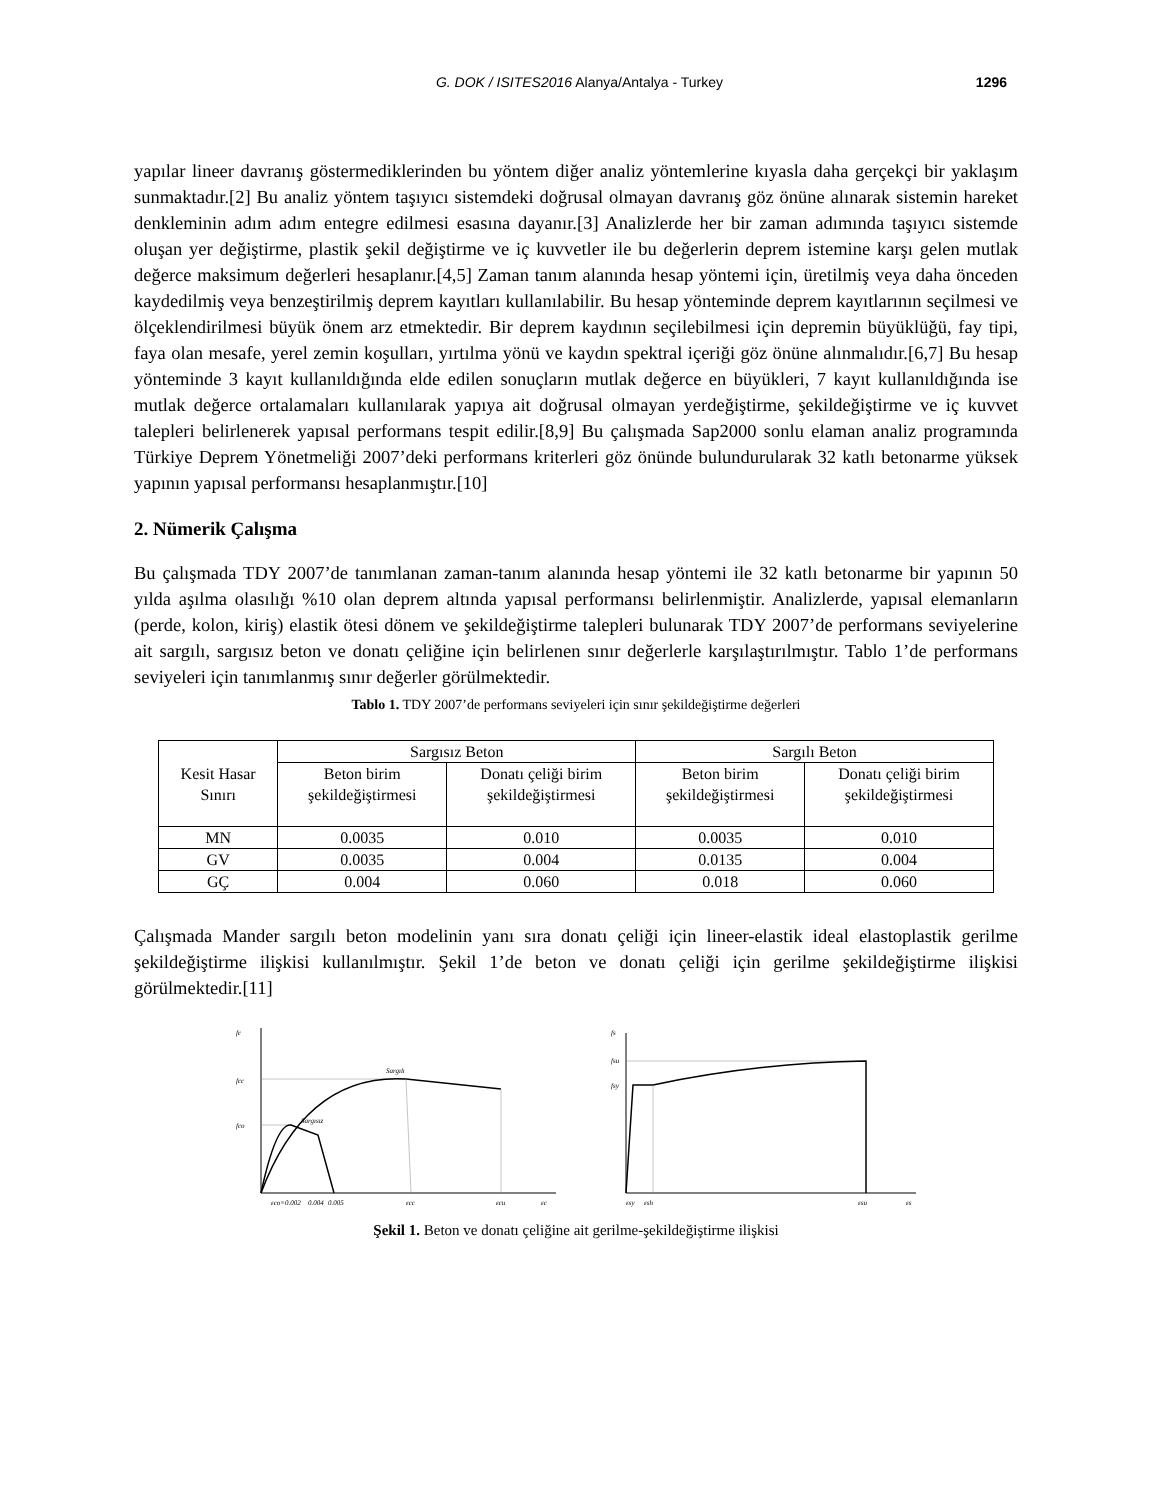G. DOK / ISITES2016 Alanya/Antalya - Turkey
1296
yapılar lineer davranış göstermediklerinden bu yöntem diğer analiz yöntemlerine kıyasla daha gerçekçi bir yaklaşım sunmaktadır.[2] Bu analiz yöntem taşıyıcı sistemdeki doğrusal olmayan davranış göz önüne alınarak sistemin hareket denkleminin adım adım entegre edilmesi esasına dayanır.[3] Analizlerde her bir zaman adımında taşıyıcı sistemde oluşan yer değiştirme, plastik şekil değiştirme ve iç kuvvetler ile bu değerlerin deprem istemine karşı gelen mutlak değerce maksimum değerleri hesaplanır.[4,5] Zaman tanım alanında hesap yöntemi için, üretilmiş veya daha önceden kaydedilmiş veya benzeştirilmiş deprem kayıtları kullanılabilir. Bu hesap yönteminde deprem kayıtlarının seçilmesi ve ölçeklendirilmesi büyük önem arz etmektedir. Bir deprem kaydının seçilebilmesi için depremin büyüklüğü, fay tipi, faya olan mesafe, yerel zemin koşulları, yırtılma yönü ve kaydın spektral içeriği göz önüne alınmalıdır.[6,7] Bu hesap yönteminde 3 kayıt kullanıldığında elde edilen sonuçların mutlak değerce en büyükleri, 7 kayıt kullanıldığında ise mutlak değerce ortalamaları kullanılarak yapıya ait doğrusal olmayan yerdeğiştirme, şekildeğiştirme ve iç kuvvet talepleri belirlenerek yapısal performans tespit edilir.[8,9] Bu çalışmada Sap2000 sonlu elaman analiz programında Türkiye Deprem Yönetmeliği 2007’deki performans kriterleri göz önünde bulundurularak 32 katlı betonarme yüksek yapının yapısal performansı hesaplanmıştır.[10]
2. Nümerik Çalışma
Bu çalışmada TDY 2007’de tanımlanan zaman-tanım alanında hesap yöntemi ile 32 katlı betonarme bir yapının 50 yılda aşılma olasılığı %10 olan deprem altında yapısal performansı belirlenmiştir. Analizlerde, yapısal elemanların (perde, kolon, kiriş) elastik ötesi dönem ve şekildeğiştirme talepleri bulunarak TDY 2007’de performans seviyelerine ait sargılı, sargısız beton ve donatı çeliğine için belirlenen sınır değerlerle karşılaştırılmıştır. Tablo 1’de performans seviyeleri için tanımlanmış sınır değerler görülmektedir.
Tablo 1. TDY 2007’de performans seviyeleri için sınır şekildeğiştirme değerleri
| Kesit Hasar Sınırı | Sargısız Beton | | Sargılı Beton | |
| --- | --- | --- | --- | --- |
| | Beton birim şekildeğiştirmesi | Donatı çeliği birim şekildeğiştirmesi | Beton birim şekildeğiştirmesi | Donatı çeliği birim şekildeğiştirmesi |
| MN | 0.0035 | 0.010 | 0.0035 | 0.010 |
| GV | 0.0035 | 0.004 | 0.0135 | 0.004 |
| GÇ | 0.004 | 0.060 | 0.018 | 0.060 |
Çalışmada Mander sargılı beton modelinin yanı sıra donatı çeliği için lineer-elastik ideal elastoplastik gerilme şekildeğiştirme ilişkisi kullanılmıştır. Şekil 1’de beton ve donatı çeliği için gerilme şekildeğiştirme ilişkisi görülmektedir.[11]
fc
fcc
fco
Sargılı
Sargısız
εco=0.002
0.004
0.005
εcc
εcu
εc
fs
fsu
fsy
εsy
εsh
εsu
εs
Şekil 1. Beton ve donatı çeliğine ait gerilme-şekildeğiştirme ilişkisi